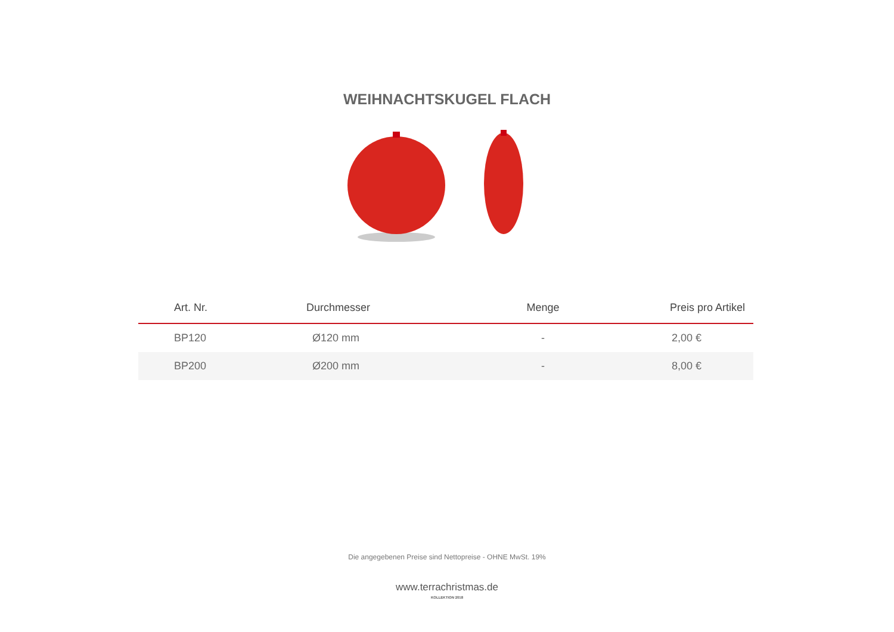WEIHNACHTSKUGEL FLACH
| Art. Nr. | Durchmesser | Menge | Preis pro Artikel |
| --- | --- | --- | --- |
| BP120 | Ø120 mm | - | 2,00 € |
| BP200 | Ø200 mm | - | 8,00 € |
Die angegebenen Preise sind Nettopreise - OHNE MwSt. 19%
www.terrachristmas.de
KOLLEKTION 2018